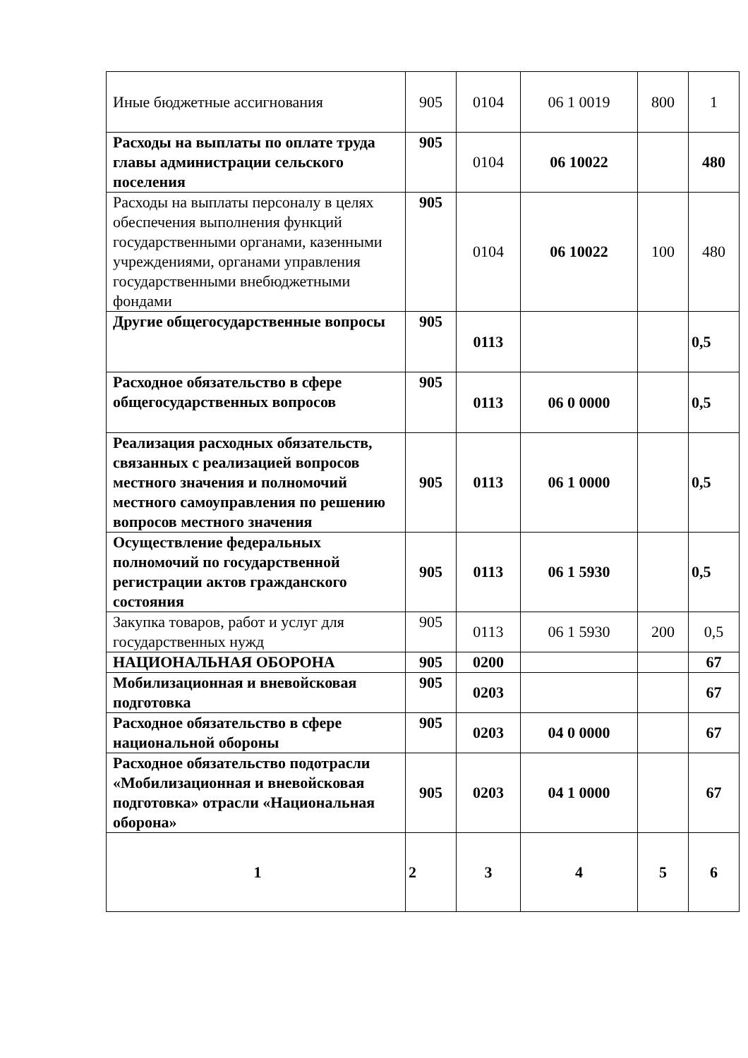| Иные бюджетные ассигнования | 905 | 0104 | 06 1 0019 | 800 | 1 |
| Расходы на выплаты по оплате труда главы администрации сельского поселения | 905 | 0104 | 06 10022 | | 480 |
| Расходы на выплаты персоналу в целях обеспечения выполнения функций государственными органами, казенными учреждениями, органами управления государственными внебюджетными фондами | 905 | 0104 | 06 10022 | 100 | 480 |
| Другие общегосударственные вопросы | 905 | 0113 | | | 0,5 |
| Расходное обязательство в сфере общегосударственных вопросов | 905 | 0113 | 06 0 0000 | | 0,5 |
| Реализация расходных обязательств, связанных с реализацией вопросов местного значения и полномочий местного самоуправления по решению вопросов местного значения | 905 | 0113 | 06 1 0000 | | 0,5 |
| Осуществление федеральных полномочий по государственной регистрации актов гражданского состояния | 905 | 0113 | 06 1 5930 | | 0,5 |
| Закупка товаров, работ и услуг для государственных нужд | 905 | 0113 | 06 1 5930 | 200 | 0,5 |
| НАЦИОНАЛЬНАЯ ОБОРОНА | 905 | 0200 | | | 67 |
| Мобилизационная и вневойсковая подготовка | 905 | 0203 | | | 67 |
| Расходное обязательство в сфере национальной обороны | 905 | 0203 | 04 0 0000 | | 67 |
| Расходное обязательство подотрасли «Мобилизационная и вневойсковая подготовка» отрасли «Национальная оборона» | 905 | 0203 | 04 1 0000 | | 67 |
| 1 | 2 | 3 | 4 | 5 | 6 |